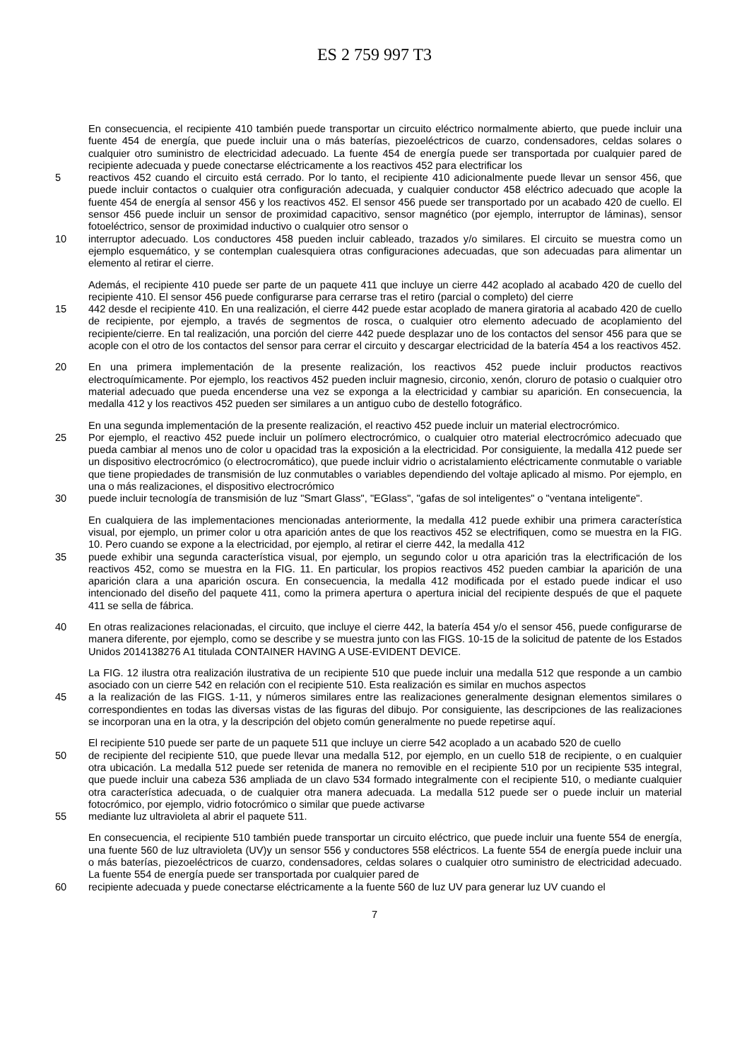ES 2 759 997 T3
En consecuencia, el recipiente 410 también puede transportar un circuito eléctrico normalmente abierto, que puede incluir una fuente 454 de energía, que puede incluir una o más baterías, piezoeléctricos de cuarzo, condensadores, celdas solares o cualquier otro suministro de electricidad adecuado. La fuente 454 de energía puede ser transportada por cualquier pared de recipiente adecuada y puede conectarse eléctricamente a los reactivos 452 para electrificar los
5
reactivos 452 cuando el circuito está cerrado. Por lo tanto, el recipiente 410 adicionalmente puede llevar un sensor 456, que puede incluir contactos o cualquier otra configuración adecuada, y cualquier conductor 458 eléctrico adecuado que acople la fuente 454 de energía al sensor 456 y los reactivos 452. El sensor 456 puede ser transportado por un acabado 420 de cuello. El sensor 456 puede incluir un sensor de proximidad capacitivo, sensor magnético (por ejemplo, interruptor de láminas), sensor fotoeléctrico, sensor de proximidad inductivo o cualquier otro sensor o
10
interruptor adecuado. Los conductores 458 pueden incluir cableado, trazados y/o similares. El circuito se muestra como un ejemplo esquemático, y se contemplan cualesquiera otras configuraciones adecuadas, que son adecuadas para alimentar un elemento al retirar el cierre.
Además, el recipiente 410 puede ser parte de un paquete 411 que incluye un cierre 442 acoplado al acabado 420 de cuello del recipiente 410. El sensor 456 puede configurarse para cerrarse tras el retiro (parcial o completo) del cierre
15
442 desde el recipiente 410. En una realización, el cierre 442 puede estar acoplado de manera giratoria al acabado 420 de cuello de recipiente, por ejemplo, a través de segmentos de rosca, o cualquier otro elemento adecuado de acoplamiento del recipiente/cierre. En tal realización, una porción del cierre 442 puede desplazar uno de los contactos del sensor 456 para que se acople con el otro de los contactos del sensor para cerrar el circuito y descargar electricidad de la batería 454 a los reactivos 452.
20
En una primera implementación de la presente realización, los reactivos 452 puede incluir productos reactivos electroquímicamente. Por ejemplo, los reactivos 452 pueden incluir magnesio, circonio, xenón, cloruro de potasio o cualquier otro material adecuado que pueda encenderse una vez se exponga a la electricidad y cambiar su aparición. En consecuencia, la medalla 412 y los reactivos 452 pueden ser similares a un antiguo cubo de destello fotográfico.
En una segunda implementación de la presente realización, el reactivo 452 puede incluir un material electrocrómico.
25
Por ejemplo, el reactivo 452 puede incluir un polímero electrocrómico, o cualquier otro material electrocrómico adecuado que pueda cambiar al menos uno de color u opacidad tras la exposición a la electricidad. Por consiguiente, la medalla 412 puede ser un dispositivo electrocrómico (o electrocromático), que puede incluir vidrio o acristalamiento eléctricamente conmutable o variable que tiene propiedades de transmisión de luz conmutables o variables dependiendo del voltaje aplicado al mismo. Por ejemplo, en una o más realizaciones, el dispositivo electrocrómico
30
puede incluir tecnología de transmisión de luz "Smart Glass", "EGlass", "gafas de sol inteligentes" o "ventana inteligente".
En cualquiera de las implementaciones mencionadas anteriormente, la medalla 412 puede exhibir una primera característica visual, por ejemplo, un primer color u otra aparición antes de que los reactivos 452 se electrifiquen, como se muestra en la FIG. 10. Pero cuando se expone a la electricidad, por ejemplo, al retirar el cierre 442, la medalla 412
35
puede exhibir una segunda característica visual, por ejemplo, un segundo color u otra aparición tras la electrificación de los reactivos 452, como se muestra en la FIG. 11. En particular, los propios reactivos 452 pueden cambiar la aparición de una aparición clara a una aparición oscura. En consecuencia, la medalla 412 modificada por el estado puede indicar el uso intencionado del diseño del paquete 411, como la primera apertura o apertura inicial del recipiente después de que el paquete 411 se sella de fábrica.
40
En otras realizaciones relacionadas, el circuito, que incluye el cierre 442, la batería 454 y/o el sensor 456, puede configurarse de manera diferente, por ejemplo, como se describe y se muestra junto con las FIGS. 10-15 de la solicitud de patente de los Estados Unidos 2014138276 A1 titulada CONTAINER HAVING A USE-EVIDENT DEVICE.
La FIG. 12 ilustra otra realización ilustrativa de un recipiente 510 que puede incluir una medalla 512 que responde a un cambio asociado con un cierre 542 en relación con el recipiente 510. Esta realización es similar en muchos aspectos
45
a la realización de las FIGS. 1-11, y números similares entre las realizaciones generalmente designan elementos similares o correspondientes en todas las diversas vistas de las figuras del dibujo. Por consiguiente, las descripciones de las realizaciones se incorporan una en la otra, y la descripción del objeto común generalmente no puede repetirse aquí.
El recipiente 510 puede ser parte de un paquete 511 que incluye un cierre 542 acoplado a un acabado 520 de cuello
50
de recipiente del recipiente 510, que puede llevar una medalla 512, por ejemplo, en un cuello 518 de recipiente, o en cualquier otra ubicación. La medalla 512 puede ser retenida de manera no removible en el recipiente 510 por un recipiente 535 integral, que puede incluir una cabeza 536 ampliada de un clavo 534 formado integralmente con el recipiente 510, o mediante cualquier otra característica adecuada, o de cualquier otra manera adecuada. La medalla 512 puede ser o puede incluir un material fotocrómico, por ejemplo, vidrio fotocrómico o similar que puede activarse
55
mediante luz ultravioleta al abrir el paquete 511.
En consecuencia, el recipiente 510 también puede transportar un circuito eléctrico, que puede incluir una fuente 554 de energía, una fuente 560 de luz ultravioleta (UV)y un sensor 556 y conductores 558 eléctricos. La fuente 554 de energía puede incluir una o más baterías, piezoeléctricos de cuarzo, condensadores, celdas solares o cualquier otro suministro de electricidad adecuado. La fuente 554 de energía puede ser transportada por cualquier pared de
60
recipiente adecuada y puede conectarse eléctricamente a la fuente 560 de luz UV para generar luz UV cuando el
7